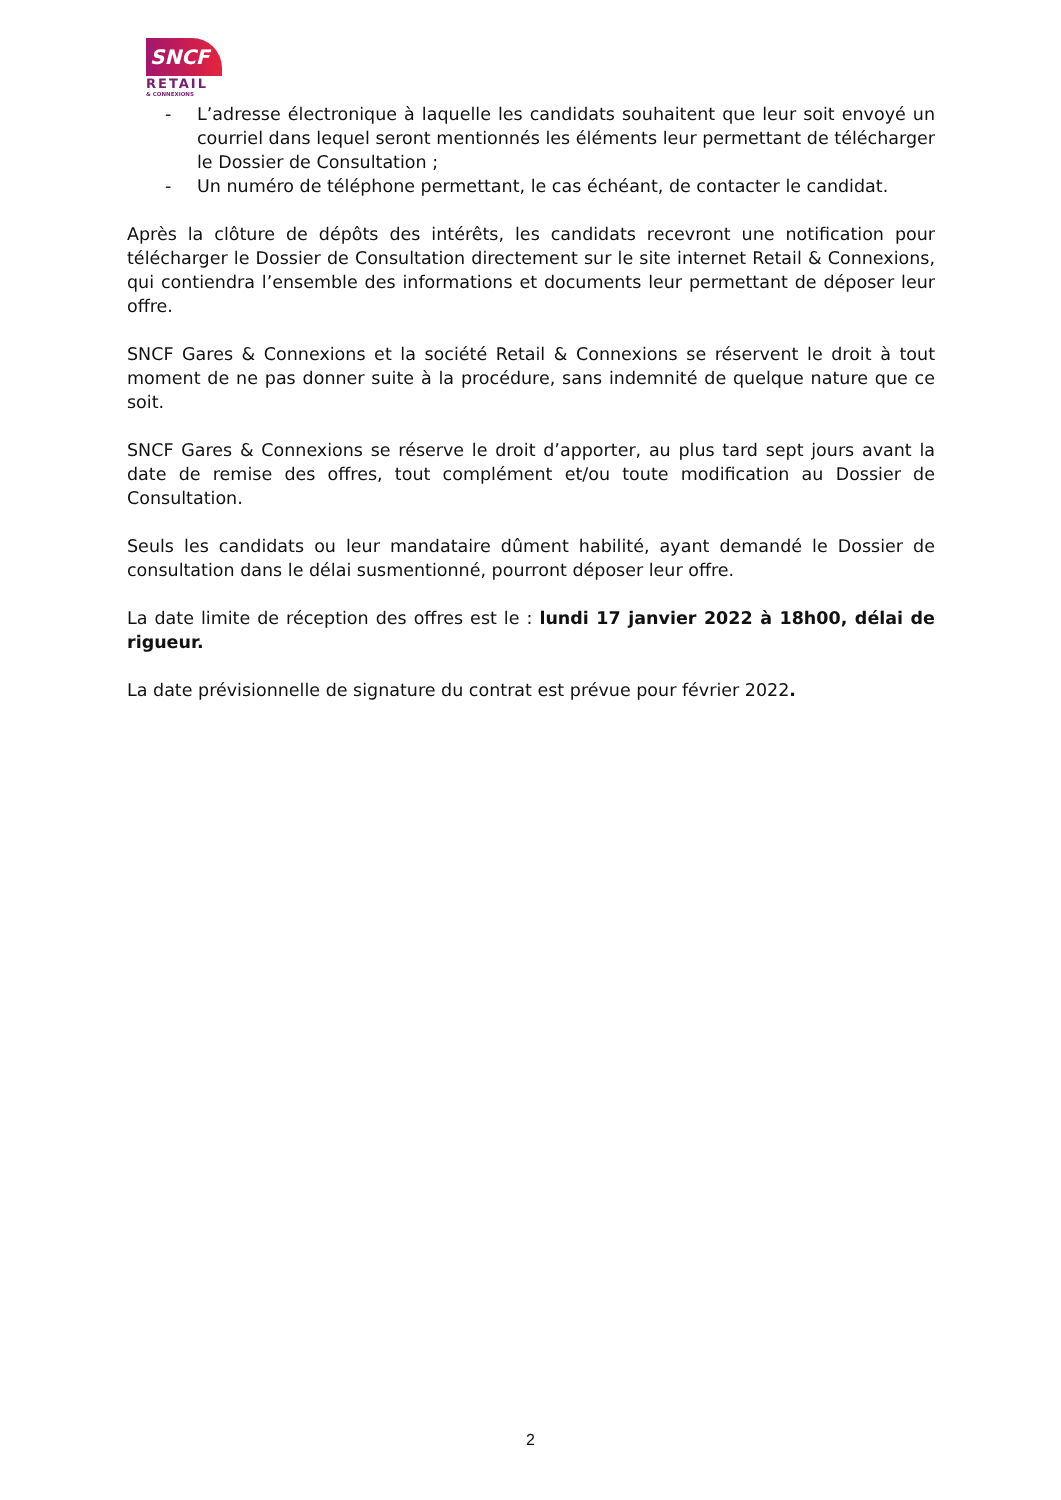SNCF
RETAIL
& CONNEXIONS
- L’adresse électronique à laquelle les candidats souhaitent que leur soit envoyé un courriel dans lequel seront mentionnés les éléments leur permettant de télécharger le Dossier de Consultation ;
- Un numéro de téléphone permettant, le cas échéant, de contacter le candidat.
Après la clôture de dépôts des intérêts, les candidats recevront une notification pour télécharger le Dossier de Consultation directement sur le site internet Retail & Connexions, qui contiendra l’ensemble des informations et documents leur permettant de déposer leur offre.
SNCF Gares & Connexions et la société Retail & Connexions se réservent le droit à tout moment de ne pas donner suite à la procédure, sans indemnité de quelque nature que ce soit.
SNCF Gares & Connexions se réserve le droit d’apporter, au plus tard sept jours avant la date de remise des offres, tout complément et/ou toute modification au Dossier de Consultation.
Seuls les candidats ou leur mandataire dûment habilité, ayant demandé le Dossier de consultation dans le délai susmentionné, pourront déposer leur offre.
La date limite de réception des offres est le : lundi 17 janvier 2022 à 18h00, délai de rigueur.
La date prévisionnelle de signature du contrat est prévue pour février 2022.
2